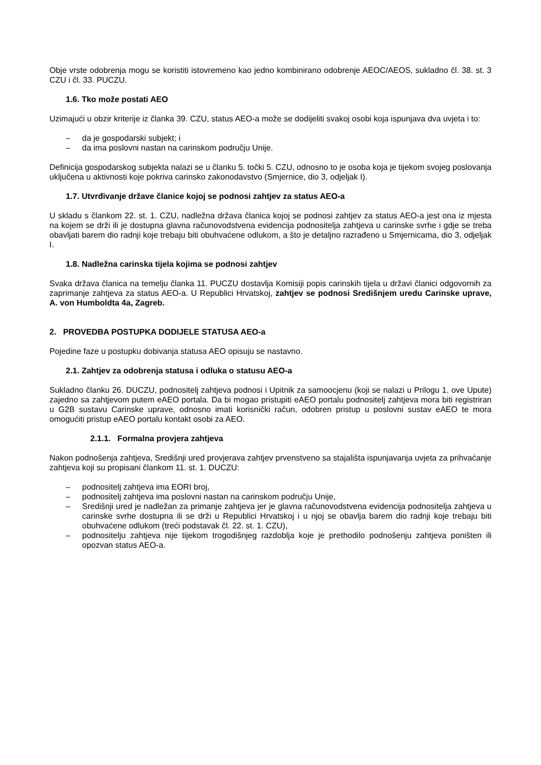Obje vrste odobrenja mogu se koristiti istovremeno kao jedno kombinirano odobrenje AEOC/AEOS, sukladno čl. 38. st. 3 CZU i čl. 33. PUCZU.
1.6. Tko može postati AEO
Uzimajući u obzir kriterije iz članka 39. CZU, status AEO-a može se dodijeliti svakoj osobi koja ispunjava dva uvjeta i to:
– da je gospodarski subjekt; i
– da ima poslovni nastan na carinskom području Unije.
Definicija gospodarskog subjekta nalazi se u članku 5. točki 5. CZU, odnosno to je osoba koja je tijekom svojeg poslovanja uključena u aktivnosti koje pokriva carinsko zakonodavstvo (Smjernice, dio 3, odjeljak I).
1.7. Utvrđivanje države članice kojoj se podnosi zahtjev za status AEO-a
U skladu s člankom 22. st. 1. CZU, nadležna država članica kojoj se podnosi zahtjev za status AEO-a jest ona iz mjesta na kojem se drži ili je dostupna glavna računovodstvena evidencija podnositelja zahtjeva u carinske svrhe i gdje se treba obavljati barem dio radnji koje trebaju biti obuhvaćene odlukom, a što je detaljno razrađeno u Smjernicama, dio 3, odjeljak I.
1.8. Nadležna carinska tijela kojima se podnosi zahtjev
Svaka država članica na temelju članka 11. PUCZU dostavlja Komisiji popis carinskih tijela u državi članici odgovornih za zaprimanje zahtjeva za status AEO-a. U Republici Hrvatskoj, zahtjev se podnosi Središnjem uredu Carinske uprave, A. von Humboldta 4a, Zagreb.
2. PROVEDBA POSTUPKA DODIJELE STATUSA AEO-a
Pojedine faze u postupku dobivanja statusa AEO opisuju se nastavno.
2.1. Zahtjev za odobrenja statusa i odluka o statusu AEO-a
Sukladno članku 26. DUCZU, podnositelj zahtjeva podnosi i Upitnik za samoocjenu (koji se nalazi u Prilogu 1. ove Upute) zajedno sa zahtjevom putem eAEO portala. Da bi mogao pristupiti eAEO portalu podnositelj zahtjeva mora biti registriran u G2B sustavu Carinske uprave, odnosno imati korisnički račun, odobren pristup u poslovni sustav eAEO te mora omogućiti pristup eAEO portalu kontakt osobi za AEO.
2.1.1. Formalna provjera zahtjeva
Nakon podnošenja zahtjeva, Središnji ured provjerava zahtjev prvenstveno sa stajališta ispunjavanja uvjeta za prihvaćanje zahtjeva koji su propisani člankom 11. st. 1. DUCZU:
– podnositelj zahtjeva ima EORI broj,
– podnositelj zahtjeva ima poslovni nastan na carinskom području Unije,
– Središnji ured je nadležan za primanje zahtjeva jer je glavna računovodstvena evidencija podnositelja zahtjeva u carinske svrhe dostupna ili se drži u Republici Hrvatskoj i u njoj se obavlja barem dio radnji koje trebaju biti obuhvaćene odlukom (treći podstavak čl. 22. st. 1. CZU),
– podnositelju zahtjeva nije tijekom trogodišnjeg razdoblja koje je prethodilo podnošenju zahtjeva poništen ili opozvan status AEO-a.